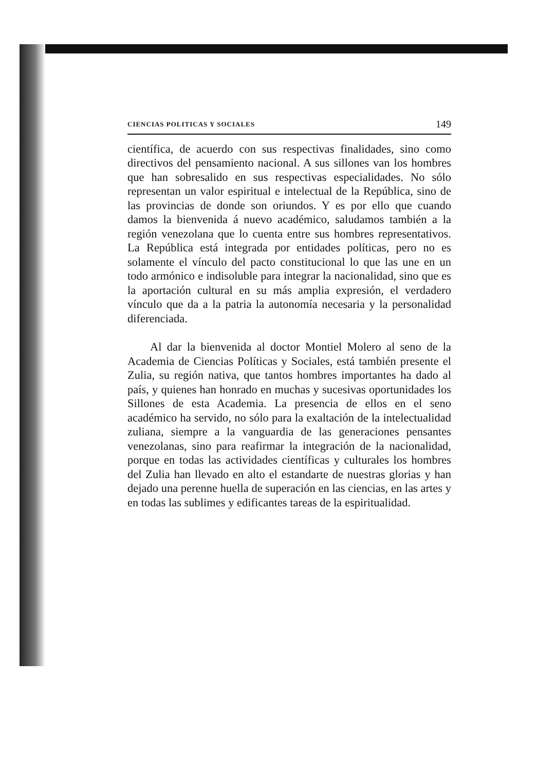CIENCIAS POLITICAS Y SOCIALES 149
científica, de acuerdo con sus respectivas finalidades, sino como directivos del pensamiento nacional. A sus sillones van los hombres que han sobresalido en sus respectivas especialidades. No sólo representan un valor espiritual e intelectual de la República, sino de las provincias de donde son oriundos. Y es por ello que cuando damos la bienvenida á nuevo académico, saludamos también a la región venezolana que lo cuenta entre sus hombres representativos. La República está integrada por entidades políticas, pero no es solamente el vínculo del pacto constitucional lo que las une en un todo armónico e indisoluble para integrar la nacionalidad, sino que es la aportación cultural en su más amplia expresión, el verdadero vínculo que da a la patria la autonomía necesaria y la personalidad diferenciada.
Al dar la bienvenida al doctor Montiel Molero al seno de la Academia de Ciencias Políticas y Sociales, está también presente el Zulia, su región nativa, que tantos hombres importantes ha dado al país, y quienes han honrado en muchas y sucesivas oportunidades los Sillones de esta Academia. La presencia de ellos en el seno académico ha servido, no sólo para la exaltación de la intelectualidad zuliana, siempre a la vanguardia de las generaciones pensantes venezolanas, sino para reafirmar la integración de la nacionalidad, porque en todas las actividades científicas y culturales los hombres del Zulia han llevado en alto el estandarte de nuestras glorias y han dejado una perenne huella de superación en las ciencias, en las artes y en todas las sublimes y edificantes tareas de la espiritualidad.